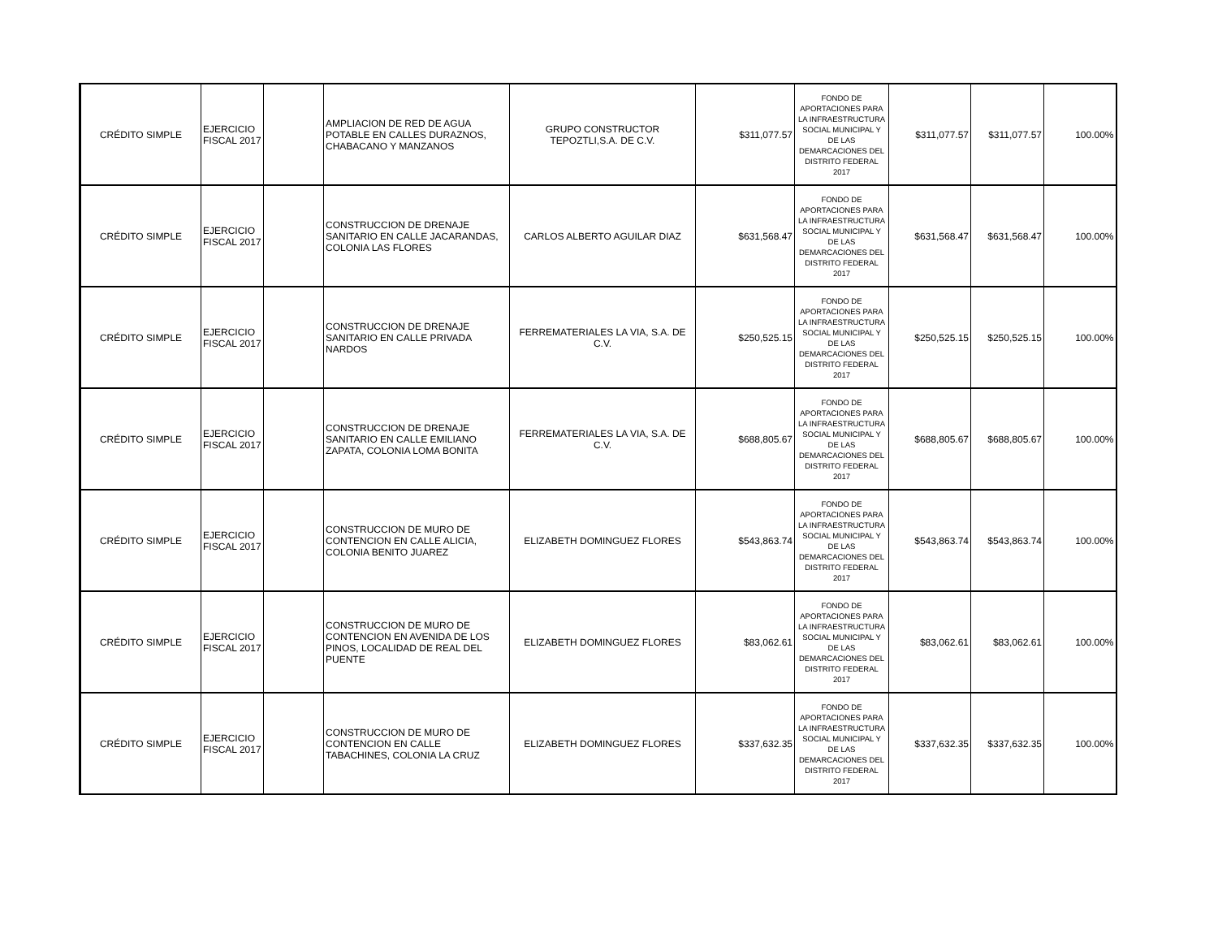| CRÉDITO SIMPLE | EJERCICIO FISCAL 2017 | | AMPLIACION DE RED DE AGUA POTABLE EN CALLES DURAZNOS, CHABACANO Y MANZANOS | GRUPO CONSTRUCTOR TEPOZTLI,S.A. DE C.V. | $311,077.57 | FONDO DE APORTACIONES PARA LA INFRAESTRUCTURA SOCIAL MUNICIPAL Y DE LAS DEMARCACIONES DEL DISTRITO FEDERAL 2017 | $311,077.57 | $311,077.57 | 100.00% |
| CRÉDITO SIMPLE | EJERCICIO FISCAL 2017 | | CONSTRUCCION DE DRENAJE SANITARIO EN CALLE JACARANDAS, COLONIA LAS FLORES | CARLOS ALBERTO AGUILAR DIAZ | $631,568.47 | FONDO DE APORTACIONES PARA LA INFRAESTRUCTURA SOCIAL MUNICIPAL Y DE LAS DEMARCACIONES DEL DISTRITO FEDERAL 2017 | $631,568.47 | $631,568.47 | 100.00% |
| CRÉDITO SIMPLE | EJERCICIO FISCAL 2017 | | CONSTRUCCION DE DRENAJE SANITARIO EN CALLE PRIVADA NARDOS | FERREMATERIALES LA VIA, S.A. DE C.V. | $250,525.15 | FONDO DE APORTACIONES PARA LA INFRAESTRUCTURA SOCIAL MUNICIPAL Y DE LAS DEMARCACIONES DEL DISTRITO FEDERAL 2017 | $250,525.15 | $250,525.15 | 100.00% |
| CRÉDITO SIMPLE | EJERCICIO FISCAL 2017 | | CONSTRUCCION DE DRENAJE SANITARIO EN CALLE EMILIANO ZAPATA, COLONIA LOMA BONITA | FERREMATERIALES LA VIA, S.A. DE C.V. | $688,805.67 | FONDO DE APORTACIONES PARA LA INFRAESTRUCTURA SOCIAL MUNICIPAL Y DE LAS DEMARCACIONES DEL DISTRITO FEDERAL 2017 | $688,805.67 | $688,805.67 | 100.00% |
| CRÉDITO SIMPLE | EJERCICIO FISCAL 2017 | | CONSTRUCCION DE MURO DE CONTENCION EN CALLE ALICIA, COLONIA BENITO JUAREZ | ELIZABETH DOMINGUEZ FLORES | $543,863.74 | FONDO DE APORTACIONES PARA LA INFRAESTRUCTURA SOCIAL MUNICIPAL Y DE LAS DEMARCACIONES DEL DISTRITO FEDERAL 2017 | $543,863.74 | $543,863.74 | 100.00% |
| CRÉDITO SIMPLE | EJERCICIO FISCAL 2017 | | CONSTRUCCION DE MURO DE CONTENCION EN AVENIDA DE LOS PINOS, LOCALIDAD DE REAL DEL PUENTE | ELIZABETH DOMINGUEZ FLORES | $83,062.61 | FONDO DE APORTACIONES PARA LA INFRAESTRUCTURA SOCIAL MUNICIPAL Y DE LAS DEMARCACIONES DEL DISTRITO FEDERAL 2017 | $83,062.61 | $83,062.61 | 100.00% |
| CRÉDITO SIMPLE | EJERCICIO FISCAL 2017 | | CONSTRUCCION DE MURO DE CONTENCION EN CALLE TABACHINES, COLONIA LA CRUZ | ELIZABETH DOMINGUEZ FLORES | $337,632.35 | FONDO DE APORTACIONES PARA LA INFRAESTRUCTURA SOCIAL MUNICIPAL Y DE LAS DEMARCACIONES DEL DISTRITO FEDERAL 2017 | $337,632.35 | $337,632.35 | 100.00% |